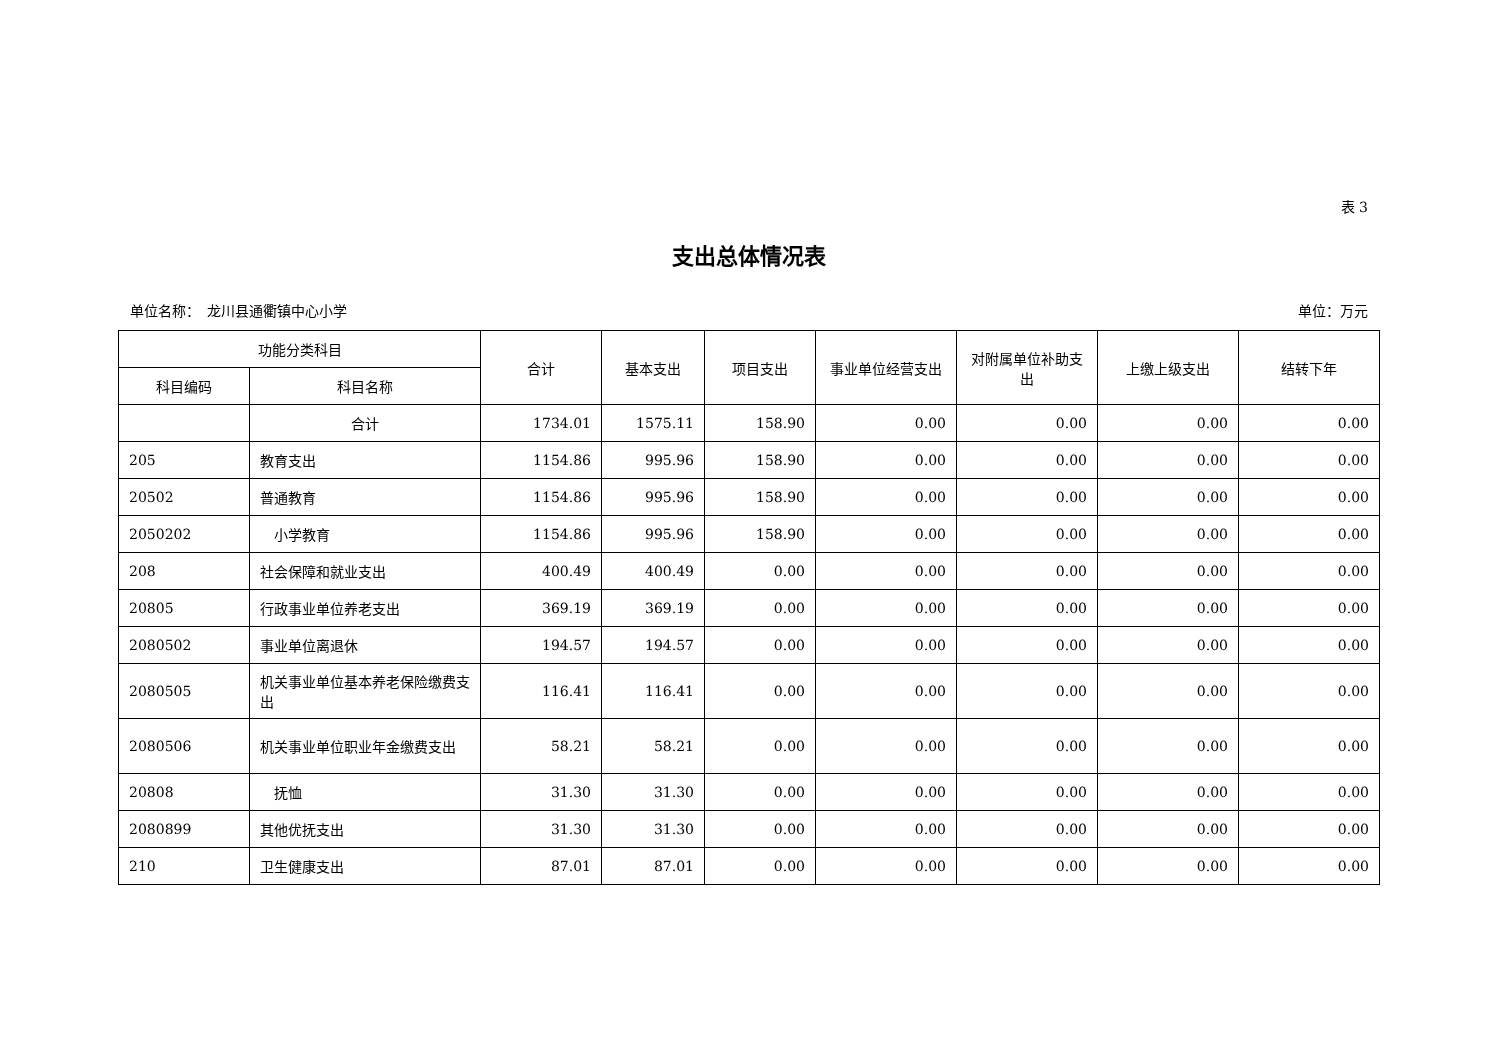表 3
支出总体情况表
单位名称：　龙川县通衢镇中心小学 单位：万元
| 功能分类科目 | | 合计 | 基本支出 | 项目支出 | 事业单位经营支出 | 对附属单位补助支出 | 上缴上级支出 | 结转下年 |
| --- | --- | --- | --- | --- | --- | --- | --- | --- |
| 科目编码 | 科目名称 | | | | | | | |
| | 合计 | 1734.01 | 1575.11 | 158.90 | 0.00 | 0.00 | 0.00 | 0.00 |
| 205 | 教育支出 | 1154.86 | 995.96 | 158.90 | 0.00 | 0.00 | 0.00 | 0.00 |
| 20502 | 普通教育 | 1154.86 | 995.96 | 158.90 | 0.00 | 0.00 | 0.00 | 0.00 |
| 2050202 | 小学教育 | 1154.86 | 995.96 | 158.90 | 0.00 | 0.00 | 0.00 | 0.00 |
| 208 | 社会保障和就业支出 | 400.49 | 400.49 | 0.00 | 0.00 | 0.00 | 0.00 | 0.00 |
| 20805 | 行政事业单位养老支出 | 369.19 | 369.19 | 0.00 | 0.00 | 0.00 | 0.00 | 0.00 |
| 2080502 | 事业单位离退休 | 194.57 | 194.57 | 0.00 | 0.00 | 0.00 | 0.00 | 0.00 |
| 2080505 | 机关事业单位基本养老保险缴费支出 | 116.41 | 116.41 | 0.00 | 0.00 | 0.00 | 0.00 | 0.00 |
| 2080506 | 机关事业单位职业年金缴费支出 | 58.21 | 58.21 | 0.00 | 0.00 | 0.00 | 0.00 | 0.00 |
| 20808 | 抚恤 | 31.30 | 31.30 | 0.00 | 0.00 | 0.00 | 0.00 | 0.00 |
| 2080899 | 其他优抚支出 | 31.30 | 31.30 | 0.00 | 0.00 | 0.00 | 0.00 | 0.00 |
| 210 | 卫生健康支出 | 87.01 | 87.01 | 0.00 | 0.00 | 0.00 | 0.00 | 0.00 |